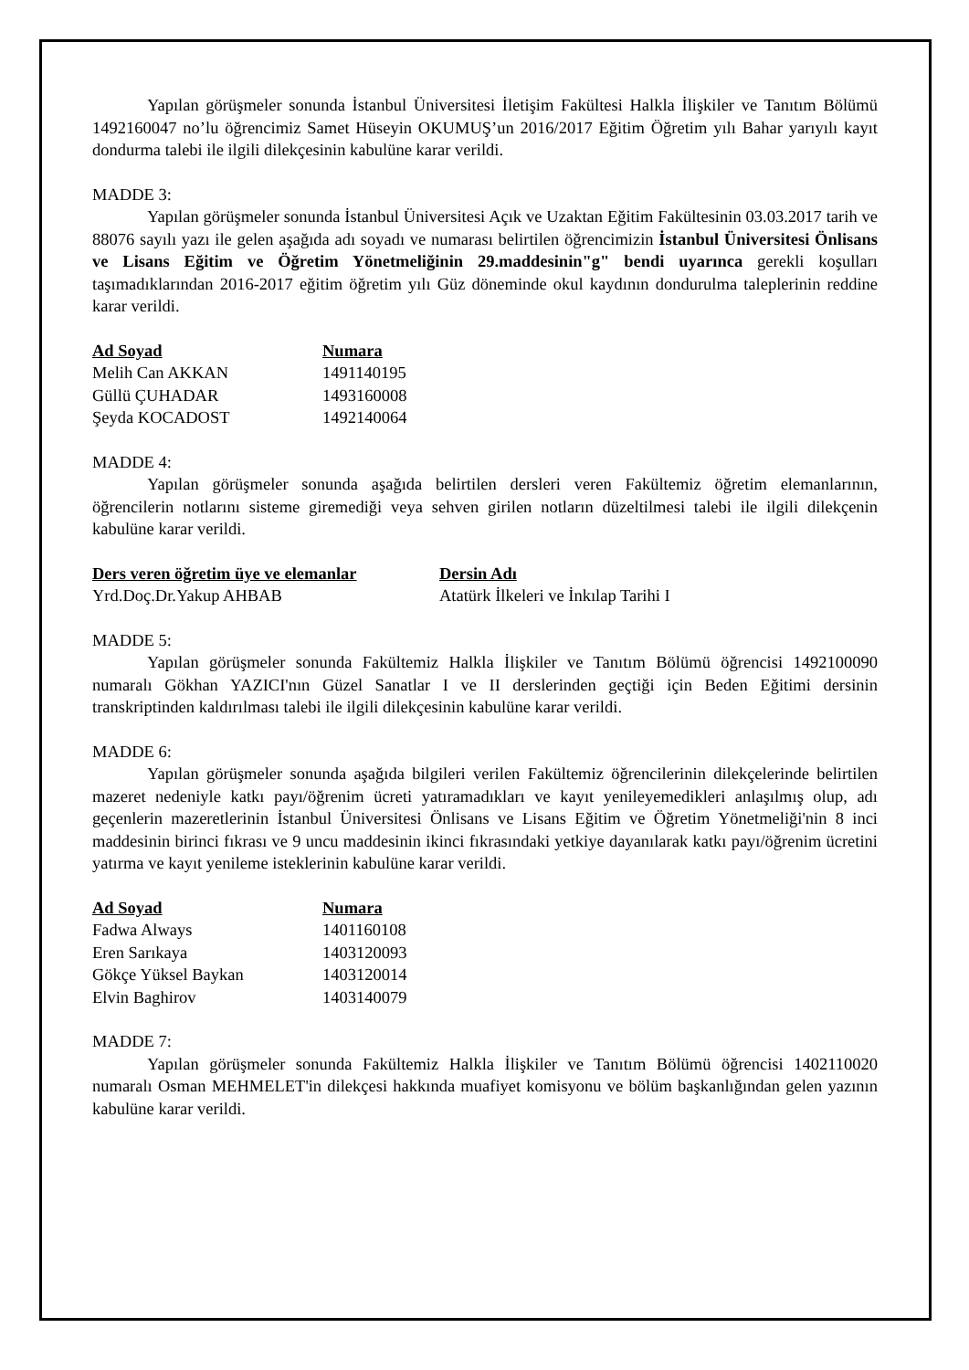Yapılan görüşmeler sonunda İstanbul Üniversitesi İletişim Fakültesi Halkla İlişkiler ve Tanıtım Bölümü 1492160047 no’lu öğrencimiz Samet Hüseyin OKUMUŞ’un 2016/2017 Eğitim Öğretim yılı Bahar yarıyılı kayıt dondurma talebi ile ilgili dilekçesinin kabulüne karar verildi.
MADDE 3:
Yapılan görüşmeler sonunda İstanbul Üniversitesi Açık ve Uzaktan Eğitim Fakültesinin 03.03.2017 tarih ve 88076 sayılı yazı ile gelen aşağıda adı soyadı ve numarası belirtilen öğrencimizin İstanbul Üniversitesi Önlisans ve Lisans Eğitim ve Öğretim Yönetmeliğinin 29.maddesinin"g" bendi uyarınca gerekli koşulları taşımadıklarından 2016-2017 eğitim öğretim yılı Güz döneminde okul kaydının dondurulma taleplerinin reddine karar verildi.
| Ad Soyad | Numara |
| --- | --- |
| Melih Can AKKAN | 1491140195 |
| Güllü ÇUHADAR | 1493160008 |
| Şeyda KOCADOST | 1492140064 |
MADDE 4:
Yapılan görüşmeler sonunda aşağıda belirtilen dersleri veren Fakültemiz öğretim elemanlarının, öğrencilerin notlarını sisteme giremediği veya sehven girilen notların düzeltilmesi talebi ile ilgili dilekçenin kabulüne karar verildi.
| Ders veren öğretim üye ve elemanlar | Dersin Adı |
| --- | --- |
| Yrd.Doç.Dr.Yakup AHBAB | Atatürk İlkeleri ve İnkılap Tarihi I |
MADDE 5:
Yapılan görüşmeler sonunda Fakültemiz Halkla İlişkiler ve Tanıtım Bölümü öğrencisi 1492100090 numaralı Gökhan YAZICI'nın Güzel Sanatlar I ve II derslerinden geçtiği için Beden Eğitimi dersinin transkriptinden kaldırılması talebi ile ilgili dilekçesinin kabulüne karar verildi.
MADDE 6:
Yapılan görüşmeler sonunda aşağıda bilgileri verilen Fakültemiz öğrencilerinin dilekçelerinde belirtilen mazeret nedeniyle katkı payı/öğrenim ücreti yatıramadıkları ve kayıt yenileyemedikleri anlaşılmış olup, adı geçenlerin mazeretlerinin İstanbul Üniversitesi Önlisans ve Lisans Eğitim ve Öğretim Yönetmeliği'nin 8 inci maddesinin birinci fıkrası ve 9 uncu maddesinin ikinci fıkrasındaki yetkiye dayanılarak katkı payı/öğrenim ücretini yatırma ve kayıt yenileme isteklerinin kabulüne karar verildi.
| Ad Soyad | Numara |
| --- | --- |
| Fadwa Always | 1401160108 |
| Eren Sarıkaya | 1403120093 |
| Gökçe Yüksel Baykan | 1403120014 |
| Elvin Baghirov | 1403140079 |
MADDE 7:
Yapılan görüşmeler sonunda Fakültemiz Halkla İlişkiler ve Tanıtım Bölümü öğrencisi 1402110020 numaralı Osman MEHMELET'in dilekçesi hakkında muafiyet komisyonu ve bölüm başkanlığından gelen yazının kabulüne karar verildi.